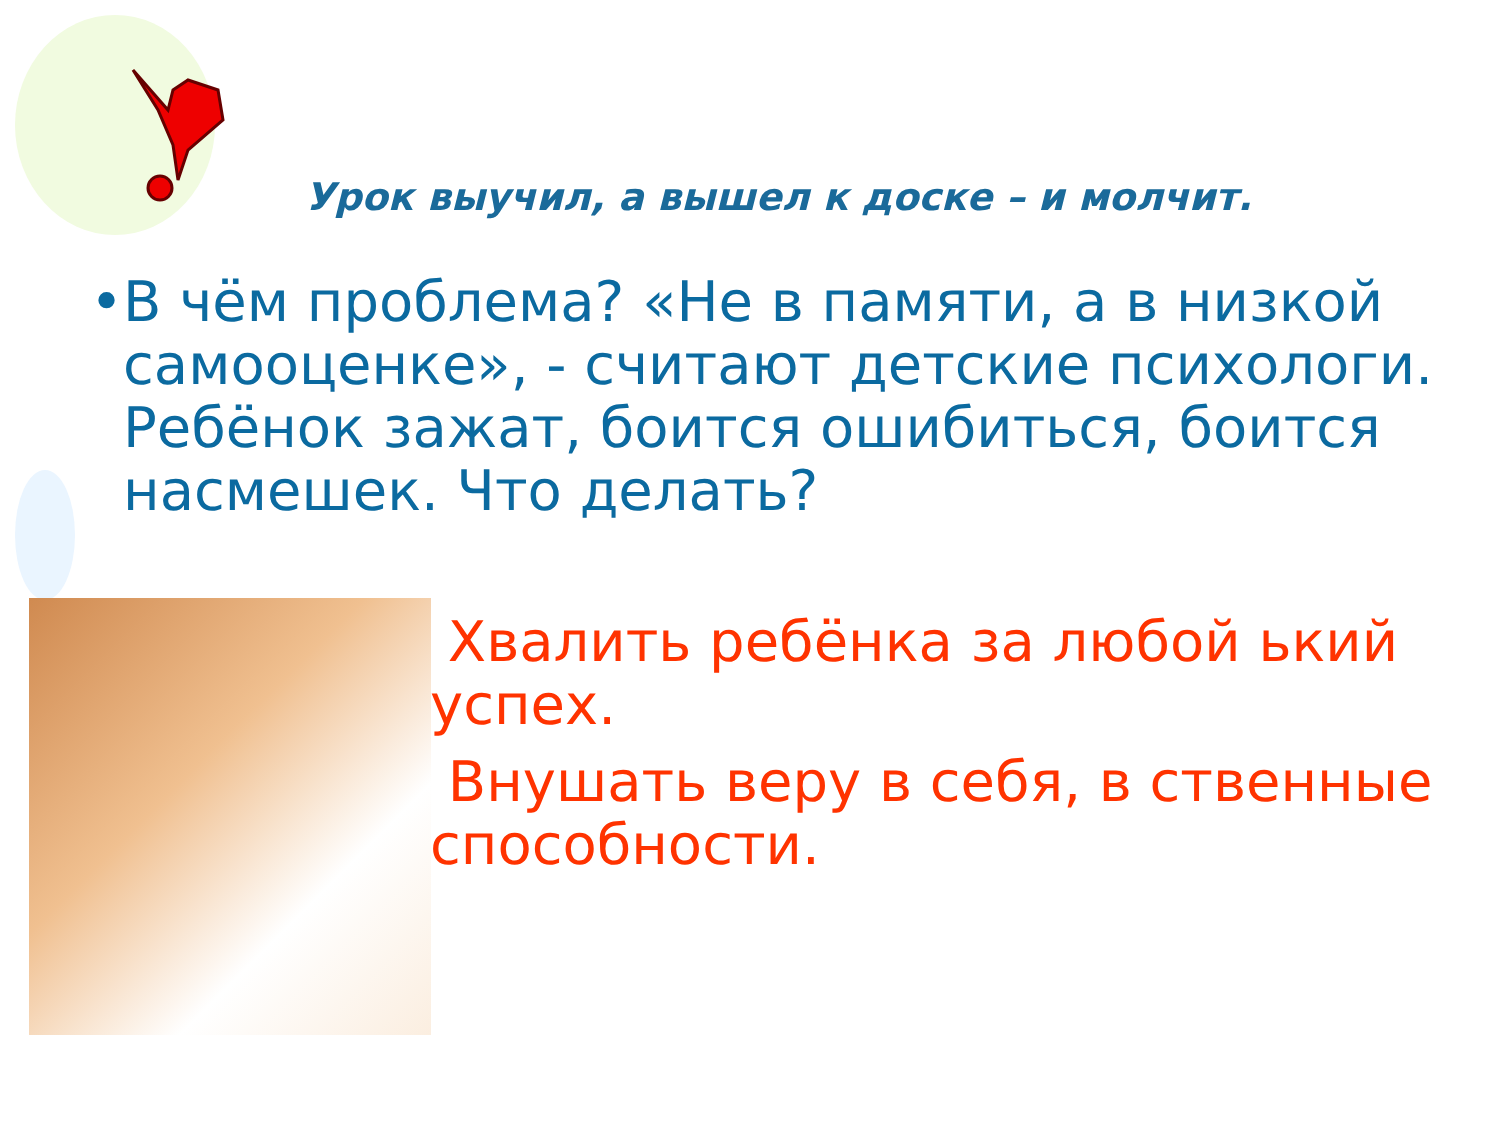Урок выучил, а вышел к доске – и молчит.
• В чём проблема? «Не в памяти, а в низкой самооценке», - считают детские психологи. Ребёнок зажат, боится ошибиться, боится насмешек. Что делать?
Хвалить ребёнка за любой ький успех.
Внушать веру в себя, в ственные способности.